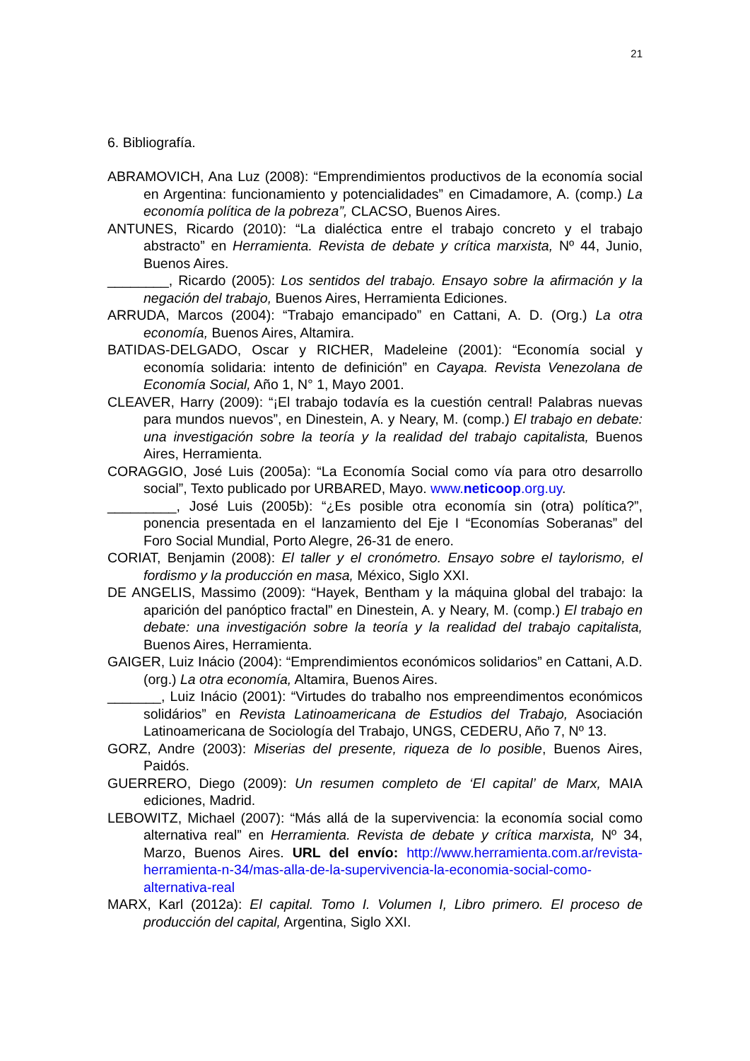21
6. Bibliografía.
ABRAMOVICH, Ana Luz (2008): “Emprendimientos productivos de la economía social en Argentina: funcionamiento y potencialidades” en Cimadamore, A. (comp.) La economía política de la pobreza”, CLACSO, Buenos Aires.
ANTUNES, Ricardo (2010): “La dialéctica entre el trabajo concreto y el trabajo abstracto” en Herramienta. Revista de debate y crítica marxista, Nº 44, Junio, Buenos Aires.
________, Ricardo (2005): Los sentidos del trabajo. Ensayo sobre la afirmación y la negación del trabajo, Buenos Aires, Herramienta Ediciones.
ARRUDA, Marcos (2004): “Trabajo emancipado” en Cattani, A. D. (Org.) La otra economía, Buenos Aires, Altamira.
BATIDAS-DELGADO, Oscar y RICHER, Madeleine (2001): “Economía social y economía solidaria: intento de definición” en Cayapa. Revista Venezolana de Economía Social, Año 1, N° 1, Mayo 2001.
CLEAVER, Harry (2009): “¡El trabajo todavía es la cuestión central! Palabras nuevas para mundos nuevos”, en Dinestein, A. y Neary, M. (comp.) El trabajo en debate: una investigación sobre la teoría y la realidad del trabajo capitalista, Buenos Aires, Herramienta.
CORAGGIO, José Luis (2005a): “La Economía Social como vía para otro desarrollo social”, Texto publicado por URBARED, Mayo. www.neticoop.org.uy.
_________, José Luis (2005b): “¿Es posible otra economía sin (otra) política?”, ponencia presentada en el lanzamiento del Eje I “Economías Soberanas” del Foro Social Mundial, Porto Alegre, 26-31 de enero.
CORIAT, Benjamin (2008): El taller y el cronómetro. Ensayo sobre el taylorismo, el fordismo y la producción en masa, México, Siglo XXI.
DE ANGELIS, Massimo (2009): “Hayek, Bentham y la máquina global del trabajo: la aparición del panóptico fractal” en Dinestein, A. y Neary, M. (comp.) El trabajo en debate: una investigación sobre la teoría y la realidad del trabajo capitalista, Buenos Aires, Herramienta.
GAIGER, Luiz Inácio (2004): “Emprendimientos económicos solidarios” en Cattani, A.D. (org.) La otra economía, Altamira, Buenos Aires.
_______, Luiz Inácio (2001): “Virtudes do trabalho nos empreendimentos económicos solidários” en Revista Latinoamericana de Estudios del Trabajo, Asociación Latinoamericana de Sociología del Trabajo, UNGS, CEDERU, Año 7, Nº 13.
GORZ, Andre (2003): Miserias del presente, riqueza de lo posible, Buenos Aires, Paidós.
GUERRERO, Diego (2009): Un resumen completo de ‘El capital’ de Marx, MAIA ediciones, Madrid.
LEBOWITZ, Michael (2007): “Más allá de la supervivencia: la economía social como alternativa real” en Herramienta. Revista de debate y crítica marxista, Nº 34, Marzo, Buenos Aires. URL del envío: http://www.herramienta.com.ar/revista-herramienta-n-34/mas-alla-de-la-supervivencia-la-economia-social-como-alternativa-real
MARX, Karl (2012a): El capital. Tomo I. Volumen I, Libro primero. El proceso de producción del capital, Argentina, Siglo XXI.